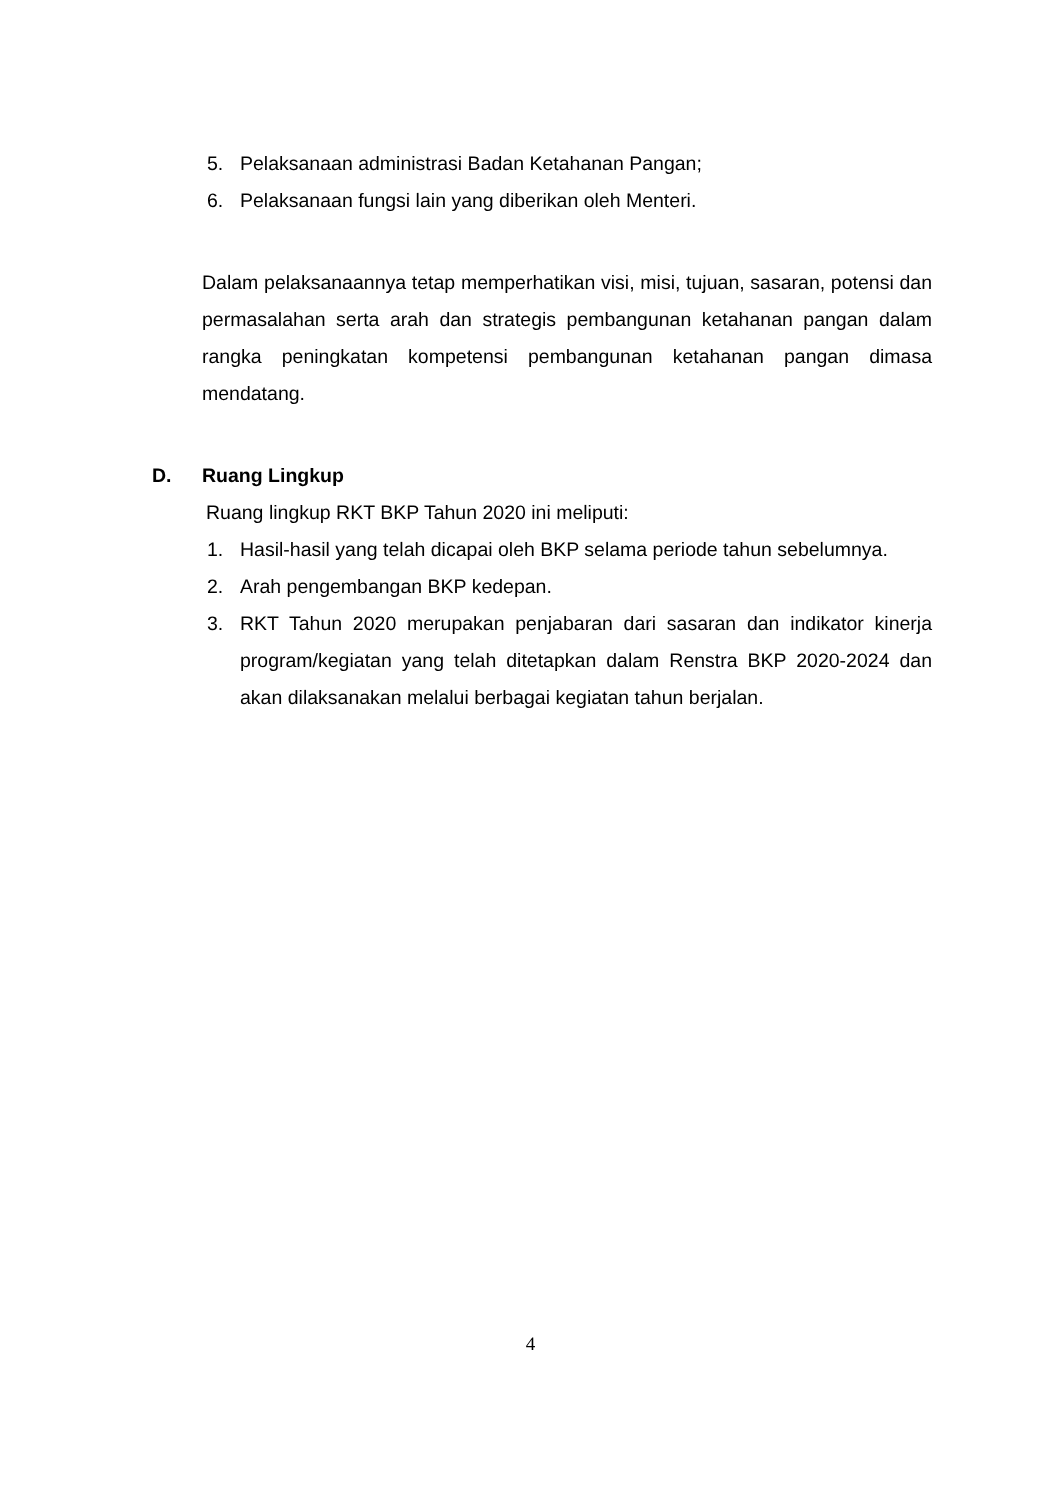5. Pelaksanaan administrasi Badan Ketahanan Pangan;
6. Pelaksanaan fungsi lain yang diberikan oleh Menteri.
Dalam pelaksanaannya tetap memperhatikan visi, misi, tujuan, sasaran, potensi dan permasalahan serta arah dan strategis pembangunan ketahanan pangan dalam rangka peningkatan kompetensi pembangunan ketahanan pangan dimasa mendatang.
D. Ruang Lingkup
Ruang lingkup RKT BKP Tahun 2020 ini meliputi:
1. Hasil-hasil yang telah dicapai oleh BKP selama periode tahun sebelumnya.
2. Arah pengembangan BKP kedepan.
3. RKT Tahun 2020 merupakan penjabaran dari sasaran dan indikator kinerja program/kegiatan yang telah ditetapkan dalam Renstra BKP 2020-2024 dan akan dilaksanakan melalui berbagai kegiatan tahun berjalan.
4